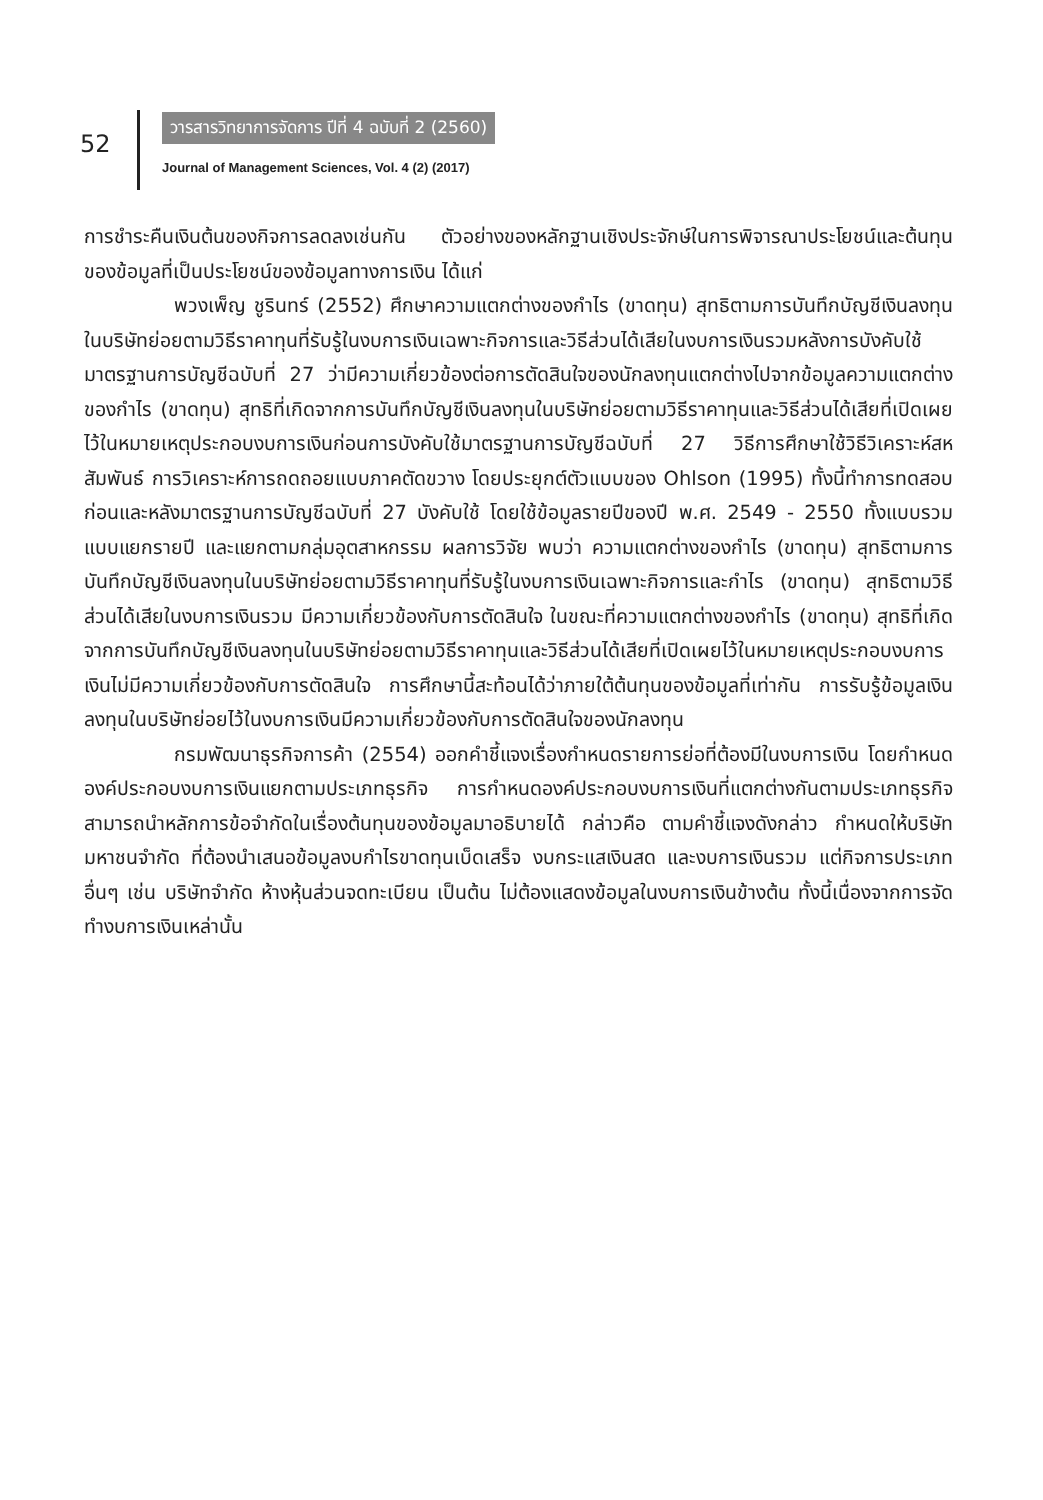52
วารสารวิทยาการจัดการ ปีที่ 4 ฉบับที่ 2 (2560)
Journal of Management Sciences, Vol. 4 (2) (2017)
การชำระคืนเงินต้นของกิจการลดลงเช่นกัน ตัวอย่างของหลักฐานเชิงประจักษ์ในการพิจารณาประโยชน์และต้นทุนของข้อมูลที่เป็นประโยชน์ของข้อมูลทางการเงิน ได้แก่
พวงเพ็ญ ชูรินทร์ (2552) ศึกษาความแตกต่างของกำไร (ขาดทุน) สุทธิตามการบันทึกบัญชีเงินลงทุนในบริษัทย่อยตามวิธีราคาทุนที่รับรู้ในงบการเงินเฉพาะกิจการและวิธีส่วนได้เสียในงบการเงินรวมหลังการบังคับใช้มาตรฐานการบัญชีฉบับที่ 27 ว่ามีความเกี่ยวข้องต่อการตัดสินใจของนักลงทุนแตกต่างไปจากข้อมูลความแตกต่างของกำไร (ขาดทุน) สุทธิที่เกิดจากการบันทึกบัญชีเงินลงทุนในบริษัทย่อยตามวิธีราคาทุนและวิธีส่วนได้เสียที่เปิดเผยไว้ในหมายเหตุประกอบงบการเงินก่อนการบังคับใช้มาตรฐานการบัญชีฉบับที่ 27 วิธีการศึกษาใช้วิธีวิเคราะห์สหสัมพันธ์ การวิเคราะห์การถดถอยแบบภาคตัดขวาง โดยประยุกต์ตัวแบบของ Ohlson (1995) ทั้งนี้ทำการทดสอบก่อนและหลังมาตรฐานการบัญชีฉบับที่ 27 บังคับใช้ โดยใช้ข้อมูลรายปีของปี พ.ศ. 2549 - 2550 ทั้งแบบรวม แบบแยกรายปี และแยกตามกลุ่มอุตสาหกรรม ผลการวิจัย พบว่า ความแตกต่างของกำไร (ขาดทุน) สุทธิตามการบันทึกบัญชีเงินลงทุนในบริษัทย่อยตามวิธีราคาทุนที่รับรู้ในงบการเงินเฉพาะกิจการและกำไร (ขาดทุน) สุทธิตามวิธีส่วนได้เสียในงบการเงินรวม มีความเกี่ยวข้องกับการตัดสินใจ ในขณะที่ความแตกต่างของกำไร (ขาดทุน) สุทธิที่เกิดจากการบันทึกบัญชีเงินลงทุนในบริษัทย่อยตามวิธีราคาทุนและวิธีส่วนได้เสียที่เปิดเผยไว้ในหมายเหตุประกอบงบการเงินไม่มีความเกี่ยวข้องกับการตัดสินใจ การศึกษานี้สะท้อนได้ว่าภายใต้ต้นทุนของข้อมูลที่เท่ากัน การรับรู้ข้อมูลเงินลงทุนในบริษัทย่อยไว้ในงบการเงินมีความเกี่ยวข้องกับการตัดสินใจของนักลงทุน
กรมพัฒนาธุรกิจการค้า (2554) ออกคำชี้แจงเรื่องกำหนดรายการย่อที่ต้องมีในงบการเงิน โดยกำหนดองค์ประกอบงบการเงินแยกตามประเภทธุรกิจ การกำหนดองค์ประกอบงบการเงินที่แตกต่างกันตามประเภทธุรกิจสามารถนำหลักการข้อจำกัดในเรื่องต้นทุนของข้อมูลมาอธิบายได้ กล่าวคือ ตามคำชี้แจงดังกล่าว กำหนดให้บริษัทมหาชนจำกัด ที่ต้องนำเสนอข้อมูลงบกำไรขาดทุนเบ็ดเสร็จ งบกระแสเงินสด และงบการเงินรวม แต่กิจการประเภทอื่นๆ เช่น บริษัทจำกัด ห้างหุ้นส่วนจดทะเบียน เป็นต้น ไม่ต้องแสดงข้อมูลในงบการเงินข้างต้น ทั้งนี้เนื่องจากการจัดทำงบการเงินเหล่านั้น